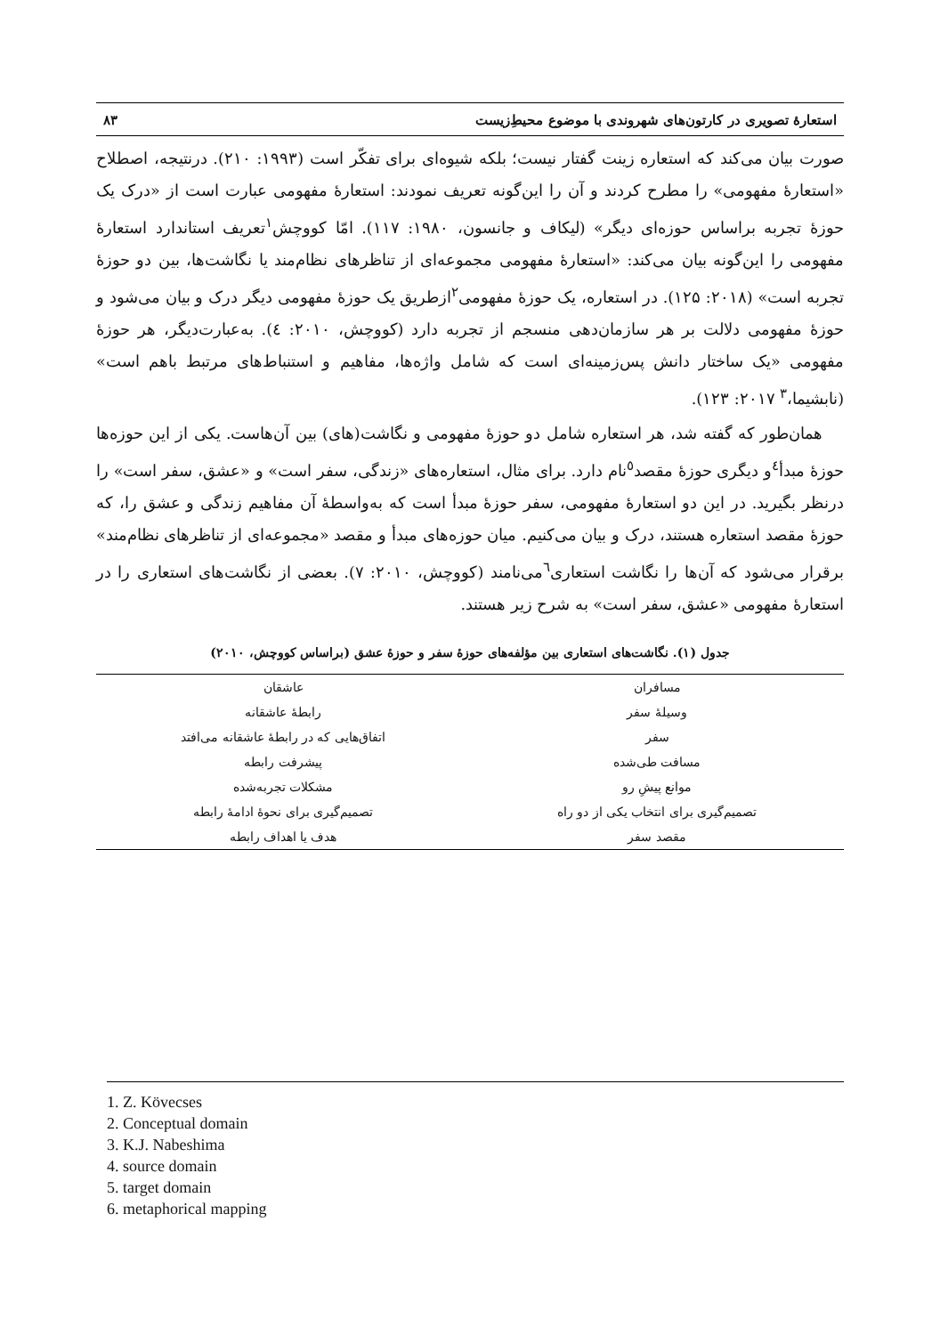استعارهٔ تصویری در کارتون‌های شهروندی با موضوع محیطِ‌زیست ۸۳
صورت بیان می‌کند که استعاره زینت گفتار نیست؛ بلکه شیوه‌ای برای تفکّر است (۱۹۹۳: ۲۱۰). درنتیجه، اصطلاح «استعارهٔ مفهومی» را مطرح کردند و آن را این‌گونه تعریف نمودند: استعارهٔ مفهومی عبارت است از «درک یک حوزهٔ تجربه براساس حوزه‌ای دیگر» (لیکاف و جانسون، ۱۹۸۰: ۱۱۷). امّا کووچش<sup>۱</sup>تعریف استاندارد استعارهٔ مفهومی را این‌گونه بیان می‌کند: «استعارهٔ مفهومی مجموعه‌ای از تناظرهای نظام‌مند یا نگاشت‌ها، بین دو حوزهٔ تجربه است» (۲۰۱۸: ۱۲۵). در استعاره، یک حوزهٔ مفهومی<sup>۲</sup>ازطریق یک حوزهٔ مفهومی دیگر درک و بیان می‌شود و حوزهٔ مفهومی دلالت بر هر سازمان‌دهی منسجم از تجربه دارد (کووچش، ۲۰۱۰: ٤). به‌عبارت‌دیگر، هر حوزهٔ مفهومی «یک ساختار دانش پس‌زمینه‌ای است که شامل واژه‌ها، مفاهیم و استنباط‌های مرتبط باهم است» (نابشیما،<sup>۳</sup> ۲۰۱۷: ۱۲۳).
همان‌طور که گفته شد، هر استعاره شامل دو حوزهٔ مفهومی و نگاشت(های) بین آن‌هاست. یکی از این حوزه‌ها حوزهٔ مبدأ<sup>٤</sup>و دیگری حوزهٔ مقصد<sup>٥</sup>نام دارد. برای مثال، استعاره‌های «زندگی، سفر است» و «عشق، سفر است» را درنظر بگیرید. در این دو استعارهٔ مفهومی، سفر حوزهٔ مبدأ است که به‌واسطهٔ آن مفاهیم زندگی و عشق را، که حوزهٔ مقصد استعاره هستند، درک و بیان می‌کنیم. میان حوزه‌های مبدأ و مقصد «مجموعه‌ای از تناظرهای نظام‌مند» برقرار می‌شود که آن‌ها را نگاشت استعاری<sup>٦</sup>می‌نامند (کووچش، ۲۰۱۰: ۷). بعضی از نگاشت‌های استعاری را در استعارهٔ مفهومی «عشق، سفر است» به شرح زیر هستند.
جدول (۱). نگاشت‌های استعاری بین مؤلفه‌های حوزهٔ سفر و حوزهٔ عشق (براساس کووچش، ۲۰۱۰)
| مسافران | عاشقان |
| وسیلهٔ سفر | رابطهٔ عاشقانه |
| سفر | اتفاق‌هایی که در رابطهٔ عاشقانه می‌افتد |
| مسافت طی‌شده | پیشرفت رابطه |
| موانع پیشِ رو | مشکلات تجربه‌شده |
| تصمیم‌گیری برای انتخاب یکی از دو راه | تصمیم‌گیری برای نحوهٔ ادامهٔ رابطه |
| مقصد سفر | هدف یا اهداف رابطه |
1. Z. Kövecses
2. Conceptual domain
3. K.J. Nabeshima
4. source domain
5. target domain
6. metaphorical mapping